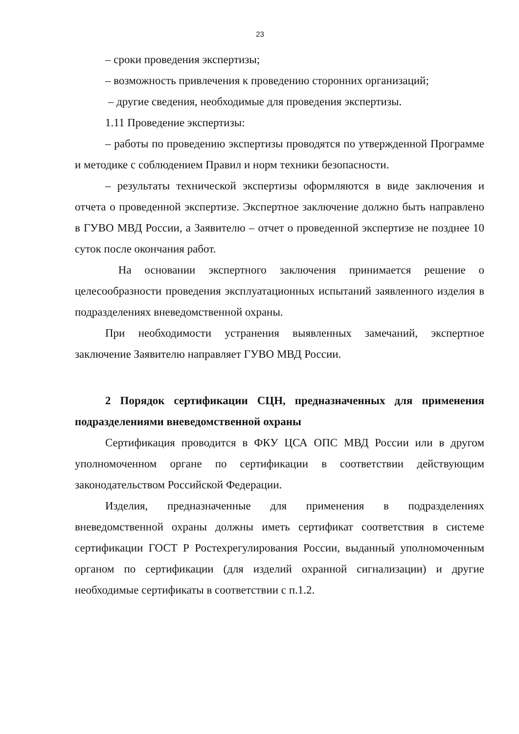23
– сроки проведения экспертизы;
– возможность привлечения к проведению сторонних организаций;
– другие сведения, необходимые для проведения экспертизы.
1.11 Проведение экспертизы:
– работы по проведению экспертизы проводятся по утвержденной Программе и методике с соблюдением Правил и норм техники безопасности.
– результаты технической экспертизы оформляются в виде заключения и отчета о проведенной экспертизе. Экспертное заключение должно быть направлено в ГУВО МВД России, а Заявителю – отчет о проведенной экспертизе не позднее 10 суток после окончания работ.
На основании экспертного заключения принимается решение о целесообразности проведения эксплуатационных испытаний заявленного изделия в подразделениях вневедомственной охраны.
При необходимости устранения выявленных замечаний, экспертное заключение Заявителю направляет ГУВО МВД России.
2 Порядок сертификации СЦН, предназначенных для применения подразделениями вневедомственной охраны
Сертификация проводится в ФКУ ЦСА ОПС МВД России или в другом уполномоченном органе по сертификации в соответствии действующим законодательством Российской Федерации.
Изделия, предназначенные для применения в подразделениях вневедомственной охраны должны иметь сертификат соответствия в системе сертификации ГОСТ Р Ростехрегулирования России, выданный уполномоченным органом по сертификации (для изделий охранной сигнализации) и другие необходимые сертификаты в соответствии с п.1.2.